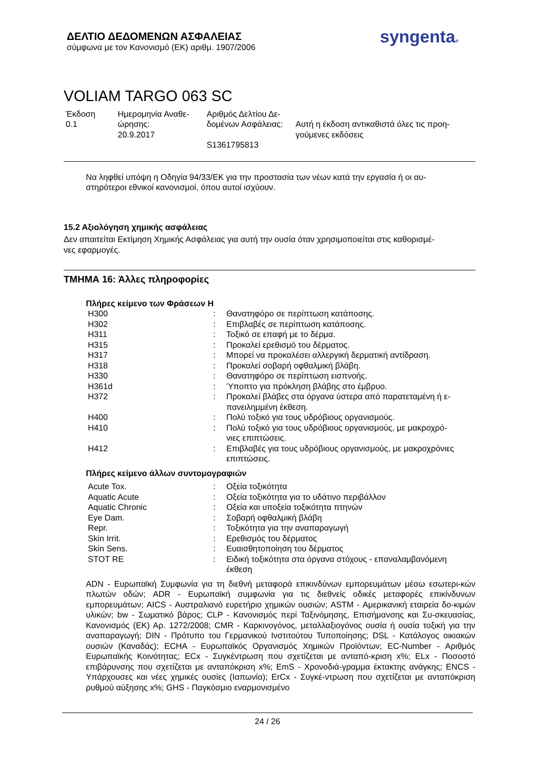ΔΕΛΤΙΟ ΔΕΔΟΜΕΝΩΝ ΑΣΦΑΛΕΙΑΣ
σύμφωνα με τον Κανονισμό (ΕΚ) αριθμ. 1907/2006
syngenta®
VOLIAM TARGO 063 SC
| Έκδοση 0.1 | Ημερομηνία Αναθε- ώρησης: 20.9.2017 | Αριθμός Δελτίου Δε- δομένων Ασφάλειας: S1361795813 | Αυτή η έκδοση αντικαθιστά όλες τις προη- γούμενες εκδόσεις |
Να ληφθεί υπόψη η Οδηγία 94/33/ΕΚ για την προστασία των νέων κατά την εργασία ή οι αυ-
στηρότεροι εθνικοί κανονισμοί, όπου αυτοί ισχύουν.
15.2 Αξιολόγηση χημικής ασφάλειας
Δεν απαιτείται Εκτίμηση Χημικής Ασφάλειας για αυτή την ουσία όταν χρησιμοποιείται στις καθορισμέ-
νες εφαρμογές.
ΤΜΗΜΑ 16: Άλλες πληροφορίες
Πλήρες κείμενο των Φράσεων H
| H300 | : | Θανατηφόρο σε περίπτωση κατάποσης. |
| H302 | : | Επιβλαβές σε περίπτωση κατάποσης. |
| H311 | : | Τοξικό σε επαφή με το δέρμα. |
| H315 | : | Προκαλεί ερεθισμό του δέρματος. |
| H317 | : | Μπορεί να προκαλέσει αλλεργική δερματική αντίδραση. |
| H318 | : | Προκαλεί σοβαρή οφθαλμική βλάβη. |
| H330 | : | Θανατηφόρο σε περίπτωση εισπνοής. |
| H361d | : | Ύποπτο για πρόκληση βλάβης στο έμβρυο. |
| H372 | : | Προκαλεί βλάβες στα όργανα ύστερα από παρατεταμένη ή ε- πανειλημμένη έκθεση. |
| H400 | : | Πολύ τοξικό για τους υδρόβιους οργανισμούς. |
| H410 | : | Πολύ τοξικό για τους υδρόβιους οργανισμούς, με μακροχρό- νιες επιπτώσεις. |
| H412 | : | Επιβλαβές για τους υδρόβιους οργανισμούς, με μακροχρόνιες επιπτώσεις. |
Πλήρες κείμενο άλλων συντομογραφιών
| Acute Tox. | : | Οξεία τοξικότητα |
| Aquatic Acute | : | Οξεία τοξικότητα για το υδάτινο περιβάλλον |
| Aquatic Chronic | : | Οξεία και υποξεία τοξικότητα πτηνών |
| Eye Dam. | : | Σοβαρή οφθαλμική βλάβη |
| Repr. | : | Τοξικότητα για την αναπαραγωγή |
| Skin Irrit. | : | Ερεθισμός του δέρματος |
| Skin Sens. | : | Ευαισθητοποίηση του δέρματος |
| STOT RE | : | Ειδική τοξικότητα στα όργανα στόχους - επαναλαμβανόμενη έκθεση |
ADN - Ευρωπαϊκή Συμφωνία για τη διεθνή μεταφορά επικινδύνων εμπορευμάτων μέσω εσωτερι-κών πλωτών οδών; ADR - Ευρωπαϊκή συμφωνία για τις διεθνείς οδικές μεταφορές επικίνδυνων εμπορευμάτων; AICS - Αυστραλιανό ευρετήριο χημικών ουσιών; ASTM - Αμερικανική εταιρεία δο-κιμών υλικών; bw - Σωματικό βάρος; CLP - Κανονισμός περί Ταξινόμησης, Επισήμανσης και Συ-σκευασίας, Κανονισμός (ΕΚ) Αρ. 1272/2008; CMR - Καρκινογόνος, μεταλλαξιογόνος ουσία ή ουσία τοξική για την αναπαραγωγή; DIN - Πρότυπο του Γερμανικού Ινστιτούτου Τυποποίησης; DSL - Κατάλογος οικιακών ουσιών (Καναδάς); ECHA - Ευρωπαϊκός Οργανισμός Χημικών Προϊόντων; EC-Number - Αριθμός Ευρωπαϊκής Κοινότητας; ECx - Συγκέντρωση που σχετίζεται με ανταπό-κριση x%; ELx - Ποσοστό επιβάρυνσης που σχετίζεται με ανταπόκριση x%; EmS - Χρονοδιά-γραμμα έκτακτης ανάγκης; ENCS - Υπάρχουσες και νέες χημικές ουσίες (Ιαπωνία); ErCx - Συγκέ-ντρωση που σχετίζεται με ανταπόκριση ρυθμού αύξησης x%; GHS - Παγκόσμιο εναρμονισμένο
24 / 26